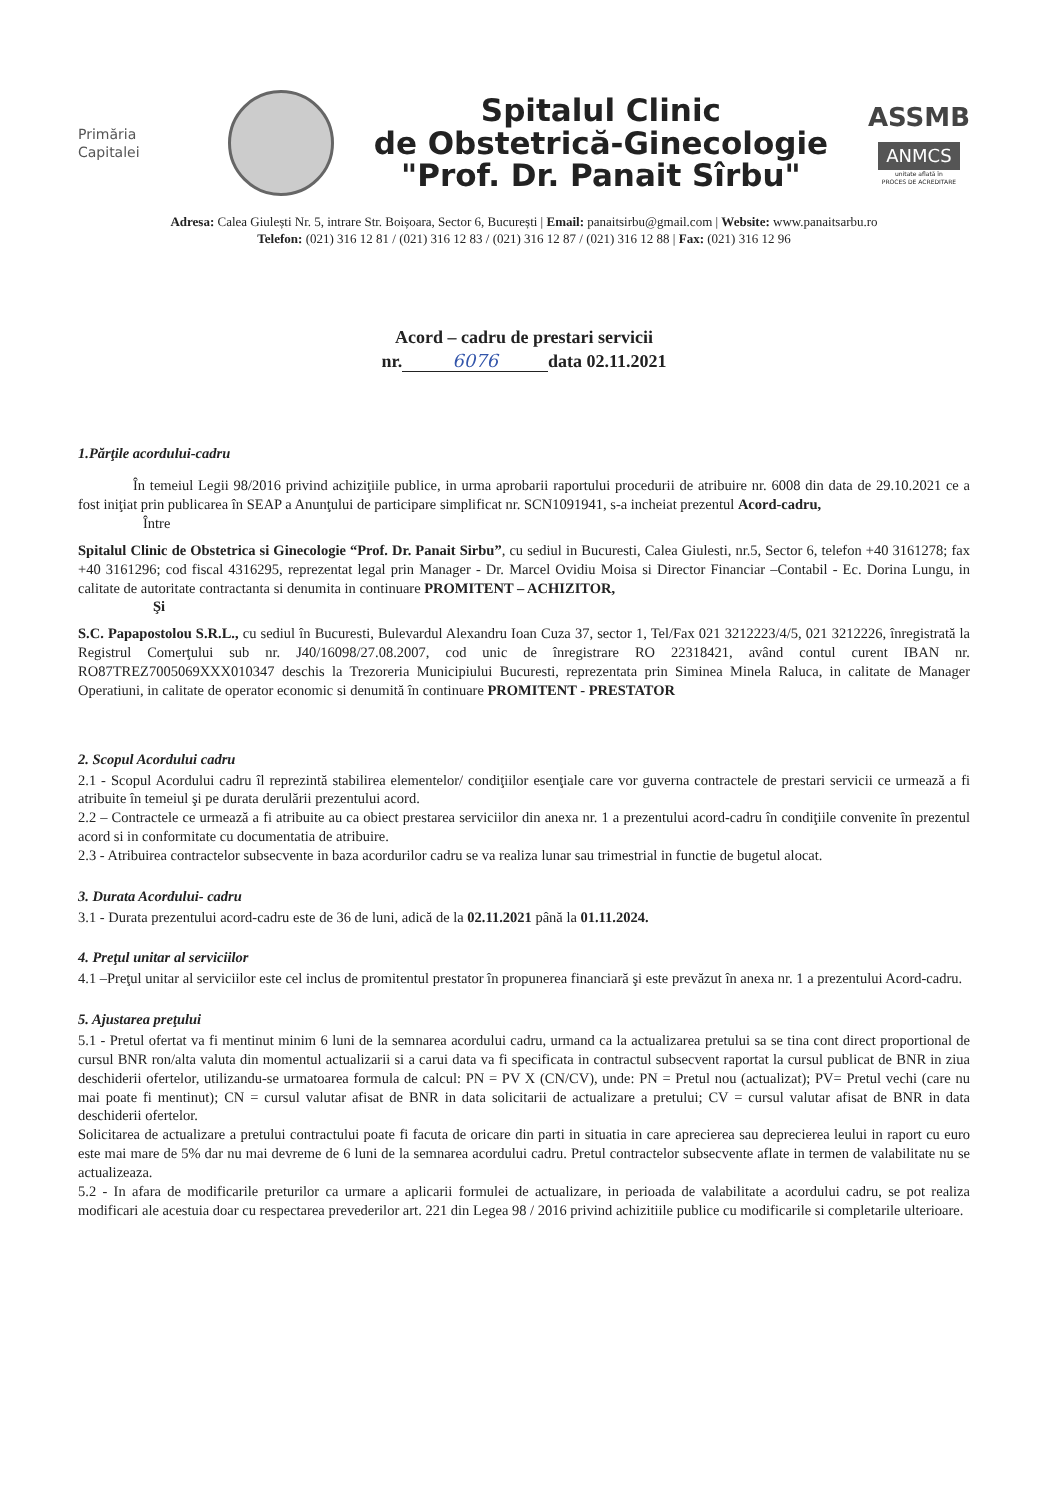Primăria
Capitalei
Spitalul Clinic
de Obstetrică-Ginecologie
"Prof. Dr. Panait Sîrbu"
ASSMB
ANMCS
unitate aflată în
PROCES DE ACREDITARE
Adresa: Calea Giulești Nr. 5, intrare Str. Boișoara, Sector 6, București | Email: panaitsirbu@gmail.com | Website: www.panaitsarbu.ro
Telefon: (021) 316 12 81 / (021) 316 12 83 / (021) 316 12 87 / (021) 316 12 88 | Fax: (021) 316 12 96
Acord – cadru de prestari servicii
nr. 6076 data 02.11.2021
1.Părţile acordului-cadru
În temeiul Legii 98/2016 privind achiziţiile publice, in urma aprobarii raportului procedurii de atribuire nr. 6008 din data de 29.10.2021 ce a fost iniţiat prin publicarea în SEAP a Anunţului de participare simplificat nr. SCN1091941, s-a incheiat prezentul Acord-cadru,
Între
Spitalul Clinic de Obstetrica si Ginecologie “Prof. Dr. Panait Sirbu”, cu sediul in Bucuresti, Calea Giulesti, nr.5, Sector 6, telefon +40 3161278; fax +40 3161296; cod fiscal 4316295, reprezentat legal prin Manager - Dr. Marcel Ovidiu Moisa si Director Financiar –Contabil - Ec. Dorina Lungu, in calitate de autoritate contractanta si denumita in continuare PROMITENT – ACHIZITOR,
Şi
S.C. Papapostolou S.R.L., cu sediul în Bucuresti, Bulevardul Alexandru Ioan Cuza 37, sector 1, Tel/Fax 021 3212223/4/5, 021 3212226, înregistrată la Registrul Comerţului sub nr. J40/16098/27.08.2007, cod unic de înregistrare RO 22318421, având contul curent IBAN nr. RO87TREZ7005069XXX010347 deschis la Trezoreria Municipiului Bucuresti, reprezentata prin Siminea Minela Raluca, in calitate de Manager Operatiuni, in calitate de operator economic si denumită în continuare PROMITENT - PRESTATOR
2. Scopul Acordului cadru
2.1 - Scopul Acordului cadru îl reprezintă stabilirea elementelor/ condiţiilor esenţiale care vor guverna contractele de prestari servicii ce urmează a fi atribuite în temeiul şi pe durata derulării prezentului acord.
2.2 – Contractele ce urmează a fi atribuite au ca obiect prestarea serviciilor din anexa nr. 1 a prezentului acord-cadru în condiţiile convenite în prezentul acord si in conformitate cu documentatia de atribuire.
2.3 - Atribuirea contractelor subsecvente in baza acordurilor cadru se va realiza lunar sau trimestrial in functie de bugetul alocat.
3. Durata Acordului- cadru
3.1 - Durata prezentului acord-cadru este de 36 de luni, adică de la 02.11.2021 până la 01.11.2024.
4. Preţul unitar al serviciilor
4.1 –Preţul unitar al serviciilor este cel inclus de promitentul prestator în propunerea financiară şi este prevăzut în anexa nr. 1 a prezentului Acord-cadru.
5. Ajustarea preţului
5.1 - Pretul ofertat va fi mentinut minim 6 luni de la semnarea acordului cadru, urmand ca la actualizarea pretului sa se tina cont direct proportional de cursul BNR ron/alta valuta din momentul actualizarii si a carui data va fi specificata in contractul subsecvent raportat la cursul publicat de BNR in ziua deschiderii ofertelor, utilizandu-se urmatoarea formula de calcul: PN = PV X (CN/CV), unde: PN = Pretul nou (actualizat); PV= Pretul vechi (care nu mai poate fi mentinut); CN = cursul valutar afisat de BNR in data solicitarii de actualizare a pretului; CV = cursul valutar afisat de BNR in data deschiderii ofertelor.
Solicitarea de actualizare a pretului contractului poate fi facuta de oricare din parti in situatia in care aprecierea sau deprecierea leului in raport cu euro este mai mare de 5% dar nu mai devreme de 6 luni de la semnarea acordului cadru. Pretul contractelor subsecvente aflate in termen de valabilitate nu se actualizeaza.
5.2 - In afara de modificarile preturilor ca urmare a aplicarii formulei de actualizare, in perioada de valabilitate a acordului cadru, se pot realiza modificari ale acestuia doar cu respectarea prevederilor art. 221 din Legea 98 / 2016 privind achizitiile publice cu modificarile si completarile ulterioare.